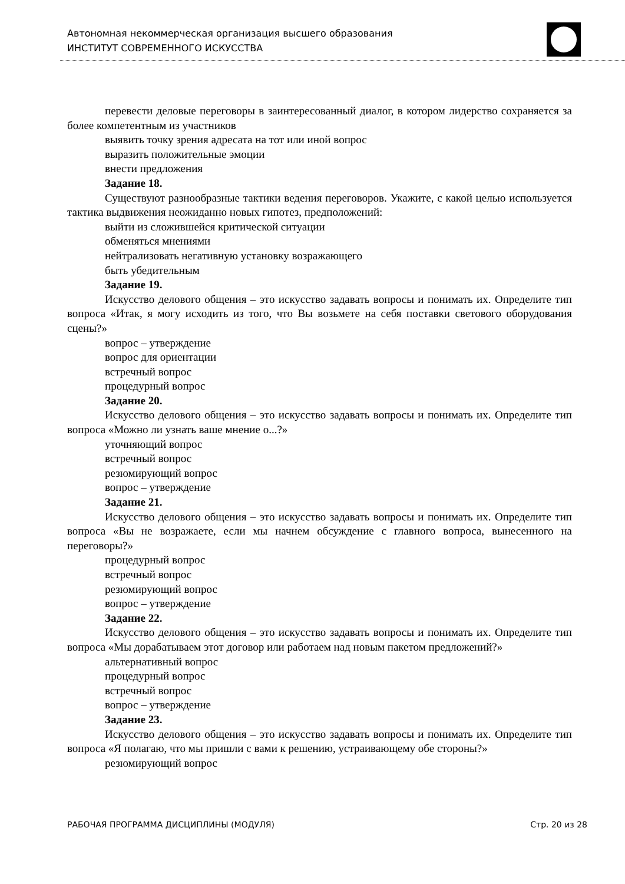Автономная некоммерческая организация высшего образования
ИНСТИТУТ СОВРЕМЕННОГО ИСКУССТВА
перевести деловые переговоры в заинтересованный диалог, в котором лидерство сохраняется за более компетентным из участников
выявить точку зрения адресата на тот или иной вопрос
выразить положительные эмоции
внести предложения
Задание 18.
Существуют разнообразные тактики ведения переговоров. Укажите, с какой целью используется тактика выдвижения неожиданно новых гипотез, предположений:
выйти из сложившейся критической ситуации
обменяться мнениями
нейтрализовать негативную установку возражающего
быть убедительным
Задание 19.
Искусство делового общения – это искусство задавать вопросы и понимать их. Определите тип вопроса «Итак, я могу исходить из того, что Вы возьмете на себя поставки светового оборудования сцены?»
вопрос – утверждение
вопрос для ориентации
встречный вопрос
процедурный вопрос
Задание 20.
Искусство делового общения – это искусство задавать вопросы и понимать их. Определите тип вопроса «Можно ли узнать ваше мнение о...?»
уточняющий вопрос
встречный вопрос
резюмирующий вопрос
вопрос – утверждение
Задание 21.
Искусство делового общения – это искусство задавать вопросы и понимать их. Определите тип вопроса «Вы не возражаете, если мы начнем обсуждение с главного вопроса, вынесенного на переговоры?»
процедурный вопрос
встречный вопрос
резюмирующий вопрос
вопрос – утверждение
Задание 22.
Искусство делового общения – это искусство задавать вопросы и понимать их. Определите тип вопроса «Мы дорабатываем этот договор или работаем над новым пакетом предложений?»
альтернативный вопрос
процедурный вопрос
встречный вопрос
вопрос – утверждение
Задание 23.
Искусство делового общения – это искусство задавать вопросы и понимать их. Определите тип вопроса «Я полагаю, что мы пришли с вами к решению, устраивающему обе стороны?»
резюмирующий вопрос
РАБОЧАЯ ПРОГРАММА ДИСЦИПЛИНЫ (МОДУЛЯ) Стр. 20 из 28